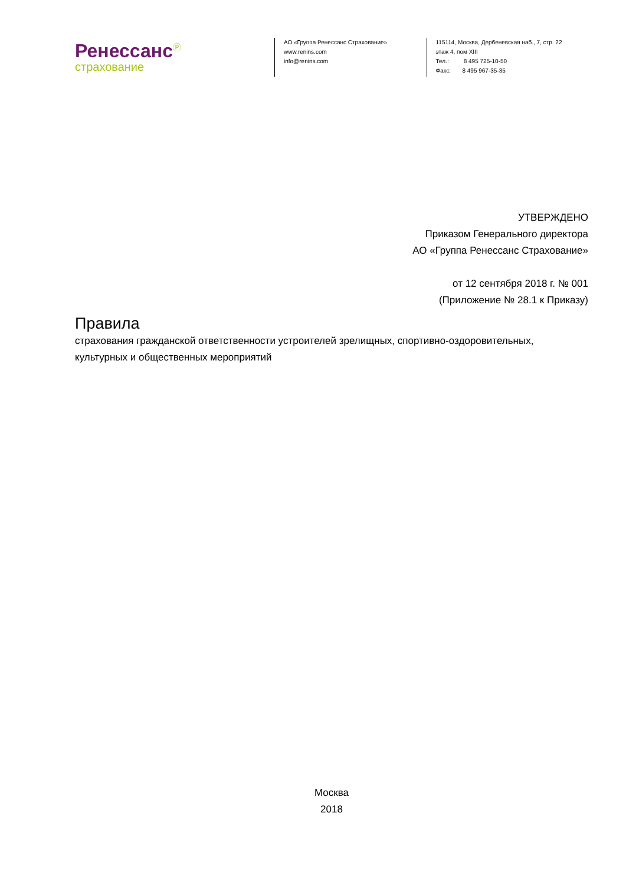Ренессанс<sup>Ⓟ</sup>
страхование
АО «Группа Ренессанс Страхование»
www.renins.com
info@renins.com
115114, Москва, Дербеневская наб., 7, стр. 22
этаж 4, пом XIII
Тел.: 8 495 725-10-50
Факс: 8 495 967-35-35
УТВЕРЖДЕНО
Приказом Генерального директора
АО «Группа Ренессанс Страхование»
от 12 сентября 2018 г. № 001
(Приложение № 28.1 к Приказу)
Правила
страхования гражданской ответственности устроителей зрелищных, спортивно-оздоровительных, культурных и общественных мероприятий
Москва
2018